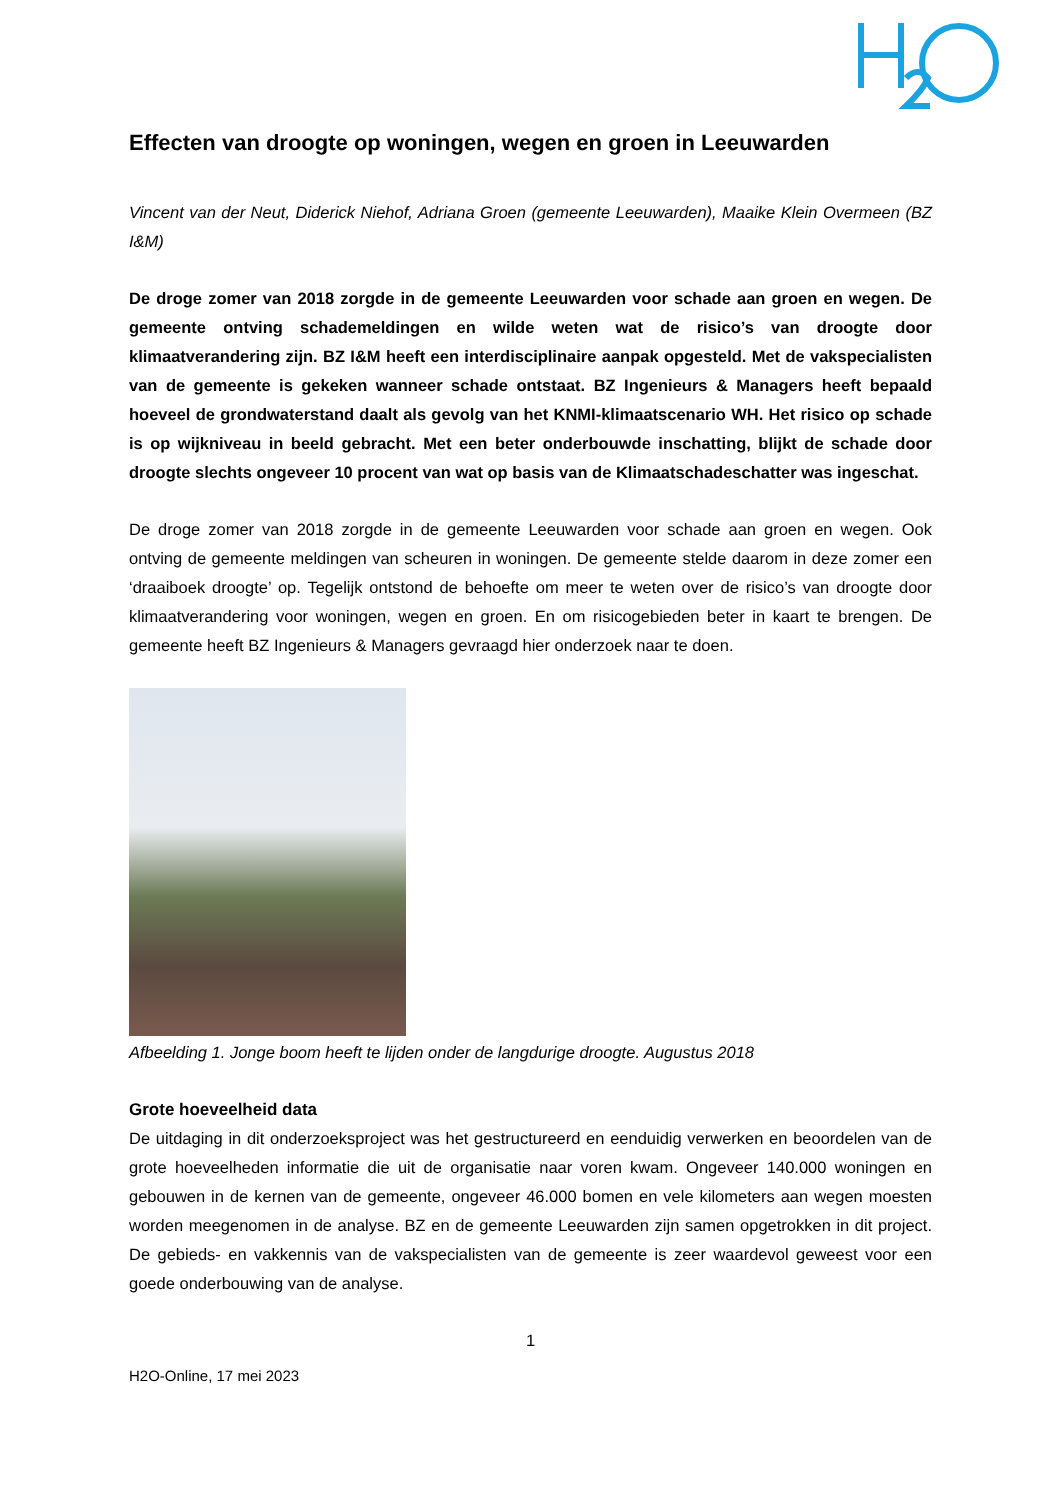Effecten van droogte op woningen, wegen en groen in Leeuwarden
Vincent van der Neut, Diderick Niehof, Adriana Groen (gemeente Leeuwarden), Maaike Klein Overmeen (BZ I&M)
De droge zomer van 2018 zorgde in de gemeente Leeuwarden voor schade aan groen en wegen. De gemeente ontving schademeldingen en wilde weten wat de risico’s van droogte door klimaatverandering zijn. BZ I&M heeft een interdisciplinaire aanpak opgesteld. Met de vakspecialisten van de gemeente is gekeken wanneer schade ontstaat. BZ Ingenieurs & Managers heeft bepaald hoeveel de grondwaterstand daalt als gevolg van het KNMI-klimaatscenario WH. Het risico op schade is op wijkniveau in beeld gebracht. Met een beter onderbouwde inschatting, blijkt de schade door droogte slechts ongeveer 10 procent van wat op basis van de Klimaatschadeschatter was ingeschat.
De droge zomer van 2018 zorgde in de gemeente Leeuwarden voor schade aan groen en wegen. Ook ontving de gemeente meldingen van scheuren in woningen. De gemeente stelde daarom in deze zomer een ‘draaiboek droogte’ op. Tegelijk ontstond de behoefte om meer te weten over de risico’s van droogte door klimaatverandering voor woningen, wegen en groen. En om risicogebieden beter in kaart te brengen. De gemeente heeft BZ Ingenieurs & Managers gevraagd hier onderzoek naar te doen.
Afbeelding 1. Jonge boom heeft te lijden onder de langdurige droogte. Augustus 2018
Grote hoeveelheid data
De uitdaging in dit onderzoeksproject was het gestructureerd en eenduidig verwerken en beoordelen van de grote hoeveelheden informatie die uit de organisatie naar voren kwam. Ongeveer 140.000 woningen en gebouwen in de kernen van de gemeente, ongeveer 46.000 bomen en vele kilometers aan wegen moesten worden meegenomen in de analyse. BZ en de gemeente Leeuwarden zijn samen opgetrokken in dit project. De gebieds- en vakkennis van de vakspecialisten van de gemeente is zeer waardevol geweest voor een goede onderbouwing van de analyse.
1
H2O-Online, 17 mei 2023